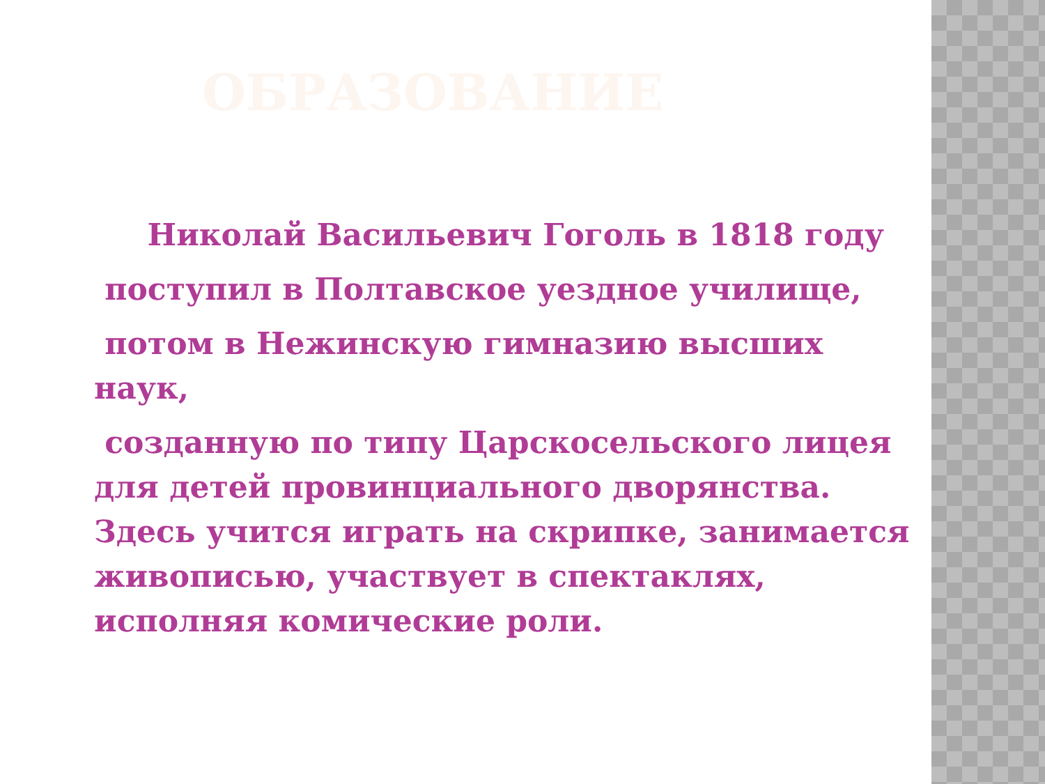ОБРАЗОВАНИЕ
Николай Васильевич Гоголь в 1818 году
поступил в Полтавское уездное училище,
потом в Нежинскую гимназию высших наук,
созданную по типу Царскосельского лицея для детей провинциального дворянства. Здесь учится играть на скрипке, занимается живописью, участвует в спектаклях, исполняя комические роли.